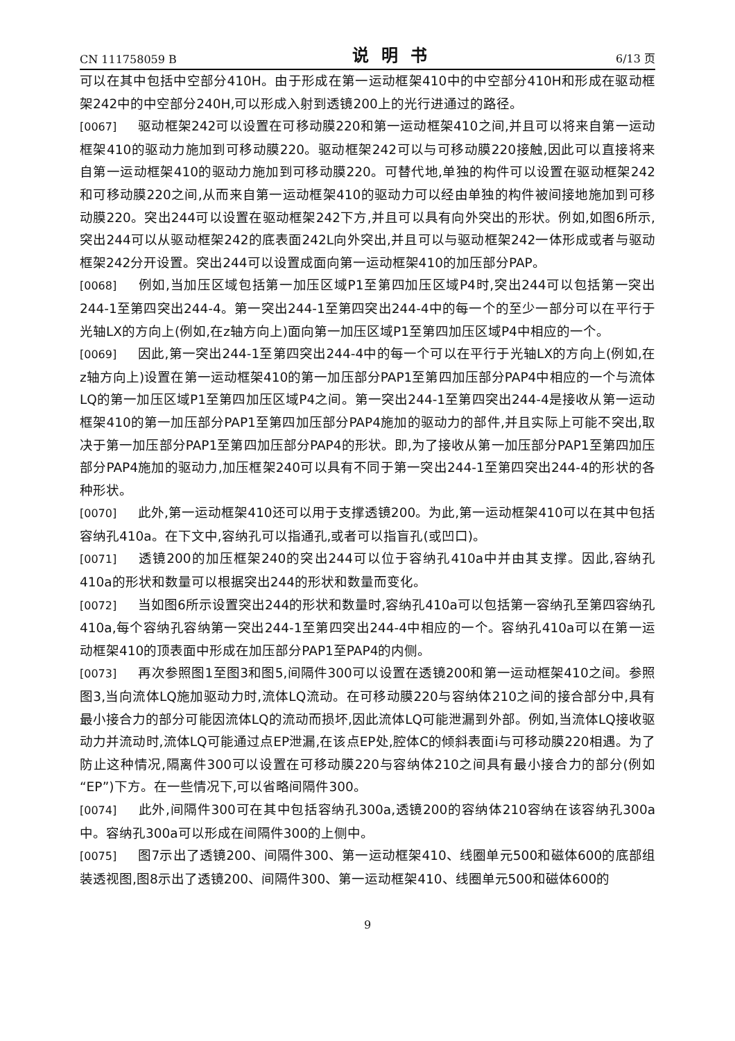CN 111758059 B 说明书 6/13 页
可以在其中包括中空部分410H。由于形成在第一运动框架410中的中空部分410H和形成在驱动框架242中的中空部分240H,可以形成入射到透镜200上的光行进通过的路径。
[0067] 驱动框架242可以设置在可移动膜220和第一运动框架410之间,并且可以将来自第一运动框架410的驱动力施加到可移动膜220。驱动框架242可以与可移动膜220接触,因此可以直接将来自第一运动框架410的驱动力施加到可移动膜220。可替代地,单独的构件可以设置在驱动框架242和可移动膜220之间,从而来自第一运动框架410的驱动力可以经由单独的构件被间接地施加到可移动膜220。突出244可以设置在驱动框架242下方,并且可以具有向外突出的形状。例如,如图6所示,突出244可以从驱动框架242的底表面242L向外突出,并且可以与驱动框架242一体形成或者与驱动框架242分开设置。突出244可以设置成面向第一运动框架410的加压部分PAP。
[0068] 例如,当加压区域包括第一加压区域P1至第四加压区域P4时,突出244可以包括第一突出244-1至第四突出244-4。第一突出244-1至第四突出244-4中的每一个的至少一部分可以在平行于光轴LX的方向上(例如,在z轴方向上)面向第一加压区域P1至第四加压区域P4中相应的一个。
[0069] 因此,第一突出244-1至第四突出244-4中的每一个可以在平行于光轴LX的方向上(例如,在z轴方向上)设置在第一运动框架410的第一加压部分PAP1至第四加压部分PAP4中相应的一个与流体LQ的第一加压区域P1至第四加压区域P4之间。第一突出244-1至第四突出244-4是接收从第一运动框架410的第一加压部分PAP1至第四加压部分PAP4施加的驱动力的部件,并且实际上可能不突出,取决于第一加压部分PAP1至第四加压部分PAP4的形状。即,为了接收从第一加压部分PAP1至第四加压部分PAP4施加的驱动力,加压框架240可以具有不同于第一突出244-1至第四突出244-4的形状的各种形状。
[0070] 此外,第一运动框架410还可以用于支撑透镜200。为此,第一运动框架410可以在其中包括容纳孔410a。在下文中,容纳孔可以指通孔,或者可以指盲孔(或凹口)。
[0071] 透镜200的加压框架240的突出244可以位于容纳孔410a中并由其支撑。因此,容纳孔410a的形状和数量可以根据突出244的形状和数量而变化。
[0072] 当如图6所示设置突出244的形状和数量时,容纳孔410a可以包括第一容纳孔至第四容纳孔410a,每个容纳孔容纳第一突出244-1至第四突出244-4中相应的一个。容纳孔410a可以在第一运动框架410的顶表面中形成在加压部分PAP1至PAP4的内侧。
[0073] 再次参照图1至图3和图5,间隔件300可以设置在透镜200和第一运动框架410之间。参照图3,当向流体LQ施加驱动力时,流体LQ流动。在可移动膜220与容纳体210之间的接合部分中,具有最小接合力的部分可能因流体LQ的流动而损坏,因此流体LQ可能泄漏到外部。例如,当流体LQ接收驱动力并流动时,流体LQ可能通过点EP泄漏,在该点EP处,腔体C的倾斜表面i与可移动膜220相遇。为了防止这种情况,隔离件300可以设置在可移动膜220与容纳体210之间具有最小接合力的部分(例如“EP”)下方。在一些情况下,可以省略间隔件300。
[0074] 此外,间隔件300可在其中包括容纳孔300a,透镜200的容纳体210容纳在该容纳孔300a中。容纳孔300a可以形成在间隔件300的上侧中。
[0075] 图7示出了透镜200、间隔件300、第一运动框架410、线圈单元500和磁体600的底部组装透视图,图8示出了透镜200、间隔件300、第一运动框架410、线圈单元500和磁体600的
9